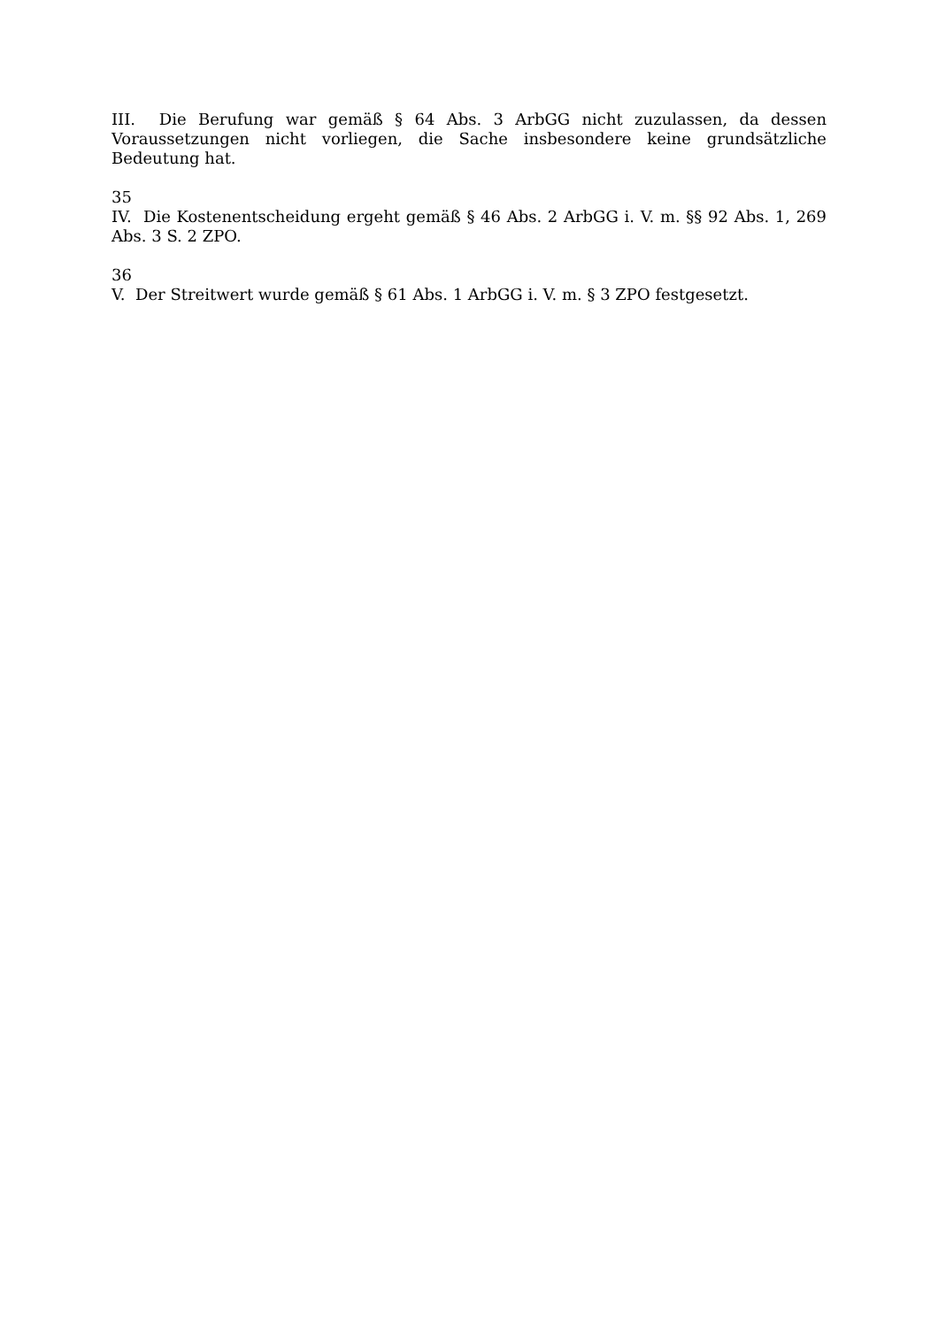III. Die Berufung war gemäß § 64 Abs. 3 ArbGG nicht zuzulassen, da dessen Voraussetzungen nicht vorliegen, die Sache insbesondere keine grundsätzliche Bedeutung hat.
35
IV. Die Kostenentscheidung ergeht gemäß § 46 Abs. 2 ArbGG i. V. m. §§ 92 Abs. 1, 269 Abs. 3 S. 2 ZPO.
36
V. Der Streitwert wurde gemäß § 61 Abs. 1 ArbGG i. V. m. § 3 ZPO festgesetzt.